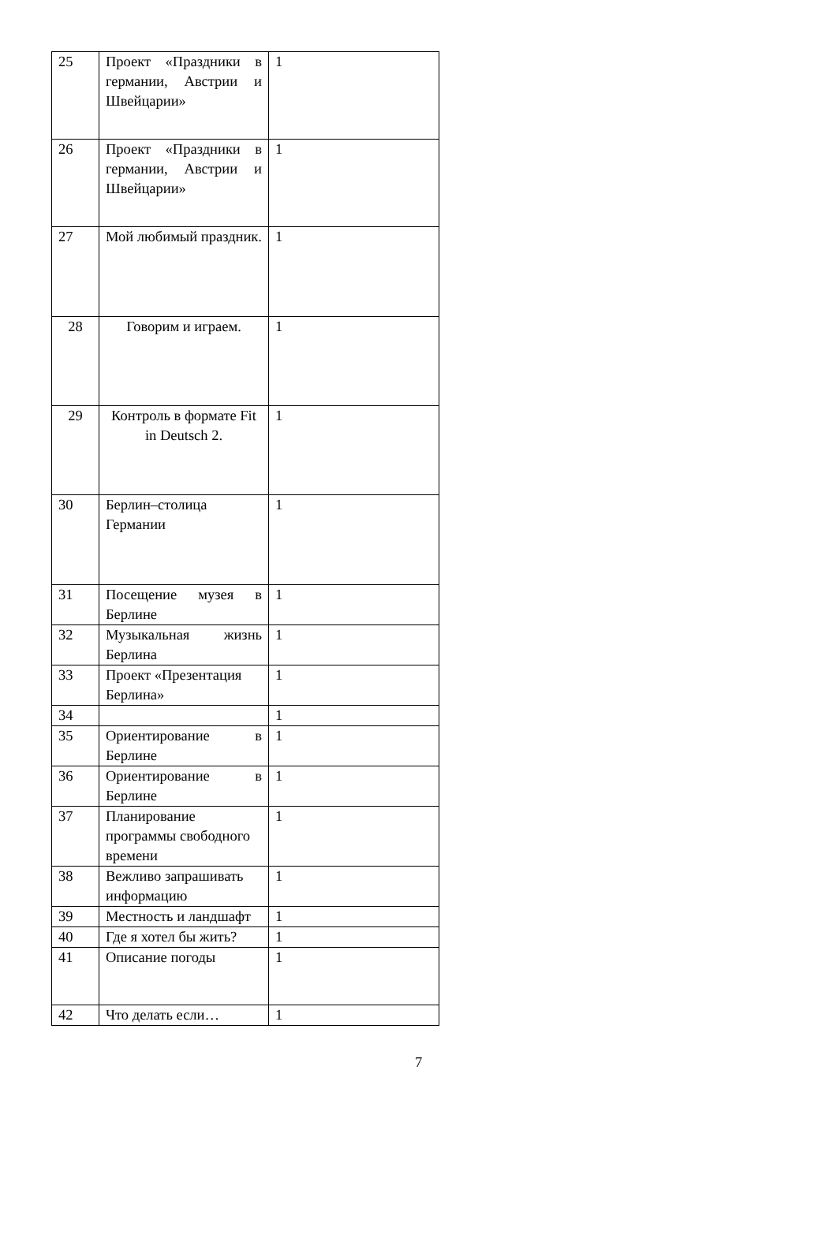| 25 | Проект «Праздники в германии, Австрии и Швейцарии» | 1 |
| 26 | Проект «Праздники в германии, Австрии и Швейцарии» | 1 |
| 27 | Мой любимый праздник. | 1 |
| 28 | Говорим и играем. | 1 |
| 29 | Контроль в формате Fit in Deutsch 2. | 1 |
| 30 | Берлин–столица Германии | 1 |
| 31 | Посещение музея в Берлине | 1 |
| 32 | Музыкальная жизнь Берлина | 1 |
| 33 | Проект «Презентация Берлина» | 1 |
| 34 | | 1 |
| 35 | Ориентирование в Берлине | 1 |
| 36 | Ориентирование в Берлине | 1 |
| 37 | Планирование программы свободного времени | 1 |
| 38 | Вежливо запрашивать информацию | 1 |
| 39 | Местность и ландшафт | 1 |
| 40 | Где я хотел бы жить? | 1 |
| 41 | Описание погоды | 1 |
| 42 | Что делать если… | 1 |
7